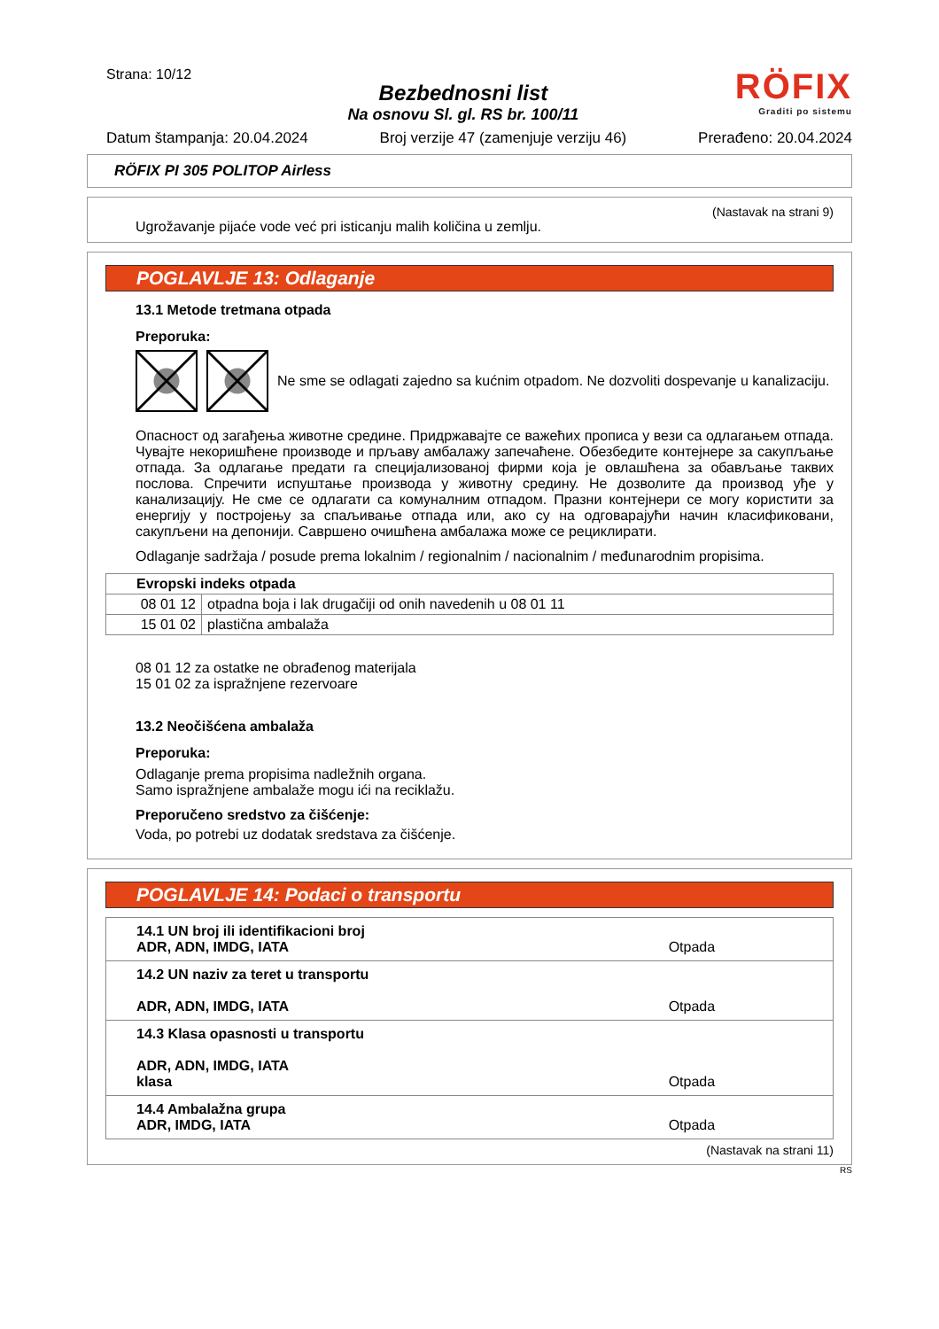Strana: 10/12
Bezbednosni list
Na osnovu Sl. gl. RS br. 100/11
RÖFIX
Graditi po sistemu
Datum štampanja: 20.04.2024 Broj verzije 47 (zamenjuje verziju 46) Prerađeno: 20.04.2024
RÖFIX PI 305 POLITOP Airless
(Nastavak na strani 9)
Ugrožavanje pijaće vode već pri isticanju malih količina u zemlju.
POGLAVLJE 13: Odlaganje
13.1 Metode tretmana otpada
Preporuka:
Ne sme se odlagati zajedno sa kućnim otpadom. Ne dozvoliti dospevanje u kanalizaciju.
Опасност од загађења животне средине. Придржавајте се важећих прописа у вези са одлагањем отпада. Чувајте некоришћене производе и прљаву амбалажу запечаћене. Обезбедите контејнере за сакупљање отпада. За одлагање предати га специјализованој фирми која је овлашћена за обављање таквих послова. Спречити испуштање производа у животну средину. Не дозволите да производ уђе у канализацију. Не сме се одлагати са комуналним отпадом. Празни контејнери се могу користити за енергију у постројењу за спаљивање отпада или, ако су на одговарајући начин класификовани, сакупљени на депонији. Савршено очишћена амбалажа може се рециклирати.
Odlaganje sadržaja / posude prema lokalnim / regionalnim / nacionalnim / međunarodnim propisima.
| Evropski indeks otpada | |
| --- | --- |
| 08 01 12 | otpadna boja i lak drugačiji od onih navedenih u 08 01 11 |
| 15 01 02 | plastična ambalaža |
08 01 12 za ostatke ne obrađenog materijala
15 01 02 za ispražnjene rezervoare
13.2 Neočišćena ambalaža
Preporuka:
Odlaganje prema propisima nadležnih organa.
Samo ispražnjene ambalaže mogu ići na reciklažu.
Preporučeno sredstvo za čišćenje:
Voda, po potrebi uz dodatak sredstava za čišćenje.
POGLAVLJE 14: Podaci o transportu
| 14.1 UN broj ili identifikacioni broj ADR, ADN, IMDG, IATA | Otpada |
| 14.2 UN naziv za teret u transportu ADR, ADN, IMDG, IATA | Otpada |
| 14.3 Klasa opasnosti u transportu ADR, ADN, IMDG, IATA klasa | Otpada |
| 14.4 Ambalažna grupa ADR, IMDG, IATA | Otpada |
(Nastavak na strani 11)
RS